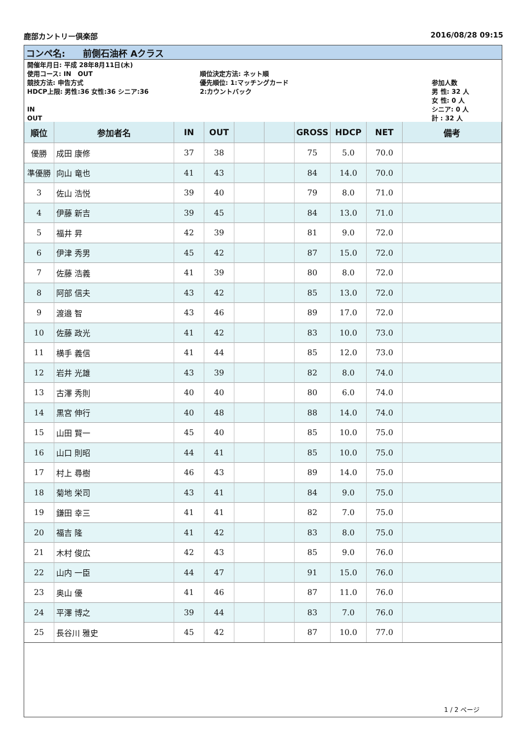鹿部カントリー倶楽部 2016/08/28 09:15
コンペ名:　　前側石油杯 Aクラス
開催年月日: 平成 28年8月11日(木)
使用コース: IN　OUT
競技方法: 申告方式
HDCP上限: 男性:36 女性:36 シニア:36
IN
OUT
順位決定方法: ネット順
優先順位: 1:マッチングカード
2:カウントバック
参加人数
男 性: 32 人
女 性: 0 人
シニア: 0 人
計 : 32 人
| 順位 | 参加者名 | IN | OUT | | | GROSS | HDCP | NET | 備考 |
| --- | --- | --- | --- | --- | --- | --- | --- | --- | --- |
| 優勝 | 成田 康修 | 37 | 38 | | | 75 | 5.0 | 70.0 | |
| 準優勝 | 向山 竜也 | 41 | 43 | | | 84 | 14.0 | 70.0 | |
| 3 | 佐山 浩悦 | 39 | 40 | | | 79 | 8.0 | 71.0 | |
| 4 | 伊藤 新吉 | 39 | 45 | | | 84 | 13.0 | 71.0 | |
| 5 | 福井 昇 | 42 | 39 | | | 81 | 9.0 | 72.0 | |
| 6 | 伊津 秀男 | 45 | 42 | | | 87 | 15.0 | 72.0 | |
| 7 | 佐藤 浩義 | 41 | 39 | | | 80 | 8.0 | 72.0 | |
| 8 | 阿部 信夫 | 43 | 42 | | | 85 | 13.0 | 72.0 | |
| 9 | 渡邉 智 | 43 | 46 | | | 89 | 17.0 | 72.0 | |
| 10 | 佐藤 政光 | 41 | 42 | | | 83 | 10.0 | 73.0 | |
| 11 | 横手 義信 | 41 | 44 | | | 85 | 12.0 | 73.0 | |
| 12 | 岩井 光雄 | 43 | 39 | | | 82 | 8.0 | 74.0 | |
| 13 | 古澤 秀則 | 40 | 40 | | | 80 | 6.0 | 74.0 | |
| 14 | 黒宮 伸行 | 40 | 48 | | | 88 | 14.0 | 74.0 | |
| 15 | 山田 賢一 | 45 | 40 | | | 85 | 10.0 | 75.0 | |
| 16 | 山口 則昭 | 44 | 41 | | | 85 | 10.0 | 75.0 | |
| 17 | 村上 尋樹 | 46 | 43 | | | 89 | 14.0 | 75.0 | |
| 18 | 菊地 栄司 | 43 | 41 | | | 84 | 9.0 | 75.0 | |
| 19 | 鎌田 幸三 | 41 | 41 | | | 82 | 7.0 | 75.0 | |
| 20 | 福吉 隆 | 41 | 42 | | | 83 | 8.0 | 75.0 | |
| 21 | 木村 俊広 | 42 | 43 | | | 85 | 9.0 | 76.0 | |
| 22 | 山内 一臣 | 44 | 47 | | | 91 | 15.0 | 76.0 | |
| 23 | 奥山 優 | 41 | 46 | | | 87 | 11.0 | 76.0 | |
| 24 | 平澤 博之 | 39 | 44 | | | 83 | 7.0 | 76.0 | |
| 25 | 長谷川 雅史 | 45 | 42 | | | 87 | 10.0 | 77.0 | |
1 / 2 ページ